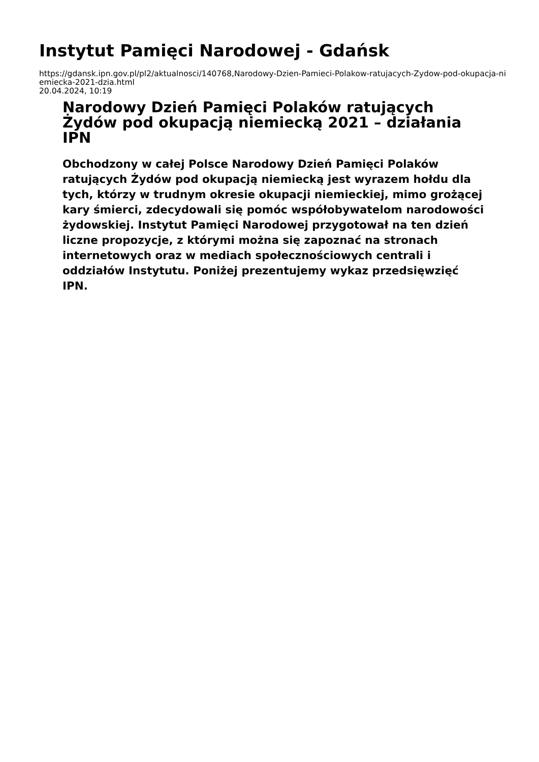Instytut Pamięci Narodowej - Gdańsk
https://gdansk.ipn.gov.pl/pl2/aktualnosci/140768,Narodowy-Dzien-Pamieci-Polakow-ratujacych-Zydow-pod-okupacja-niemiecka-2021-dzia.html
20.04.2024, 10:19
Narodowy Dzień Pamięci Polaków ratujących Żydów pod okupacją niemiecką 2021 – działania IPN
Obchodzony w całej Polsce Narodowy Dzień Pamięci Polaków ratujących Żydów pod okupacją niemiecką jest wyrazem hołdu dla tych, którzy w trudnym okresie okupacji niemieckiej, mimo grożącej kary śmierci, zdecydowali się pomóc współobywatelom narodowości żydowskiej. Instytut Pamięci Narodowej przygotował na ten dzień liczne propozycje, z którymi można się zapoznać na stronach internetowych oraz w mediach społecznościowych centrali i oddziałów Instytutu. Poniżej prezentujemy wykaz przedsięwzięć IPN.